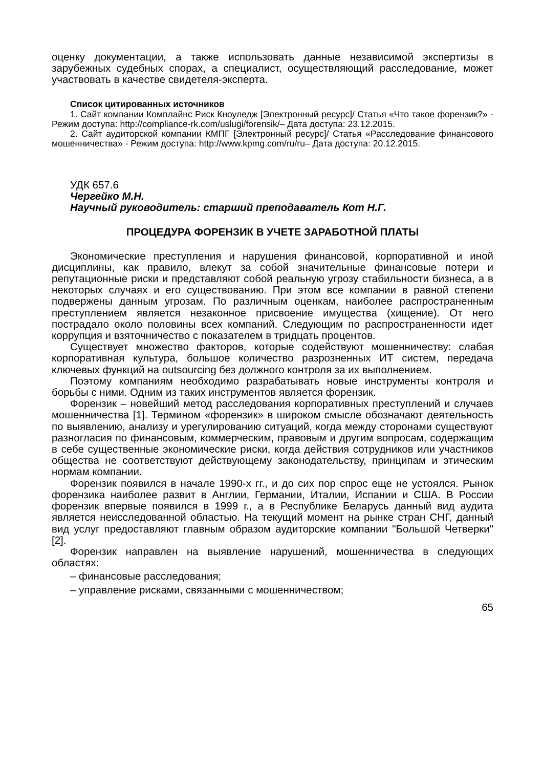оценку документации, а также использовать данные независимой экспертизы в зарубежных судебных спорах, а специалист, осуществляющий расследование, может участвовать в качестве свидетеля-эксперта.
Список цитированных источников
1. Сайт компании Комплайнс Риск Кноуледж [Электронный ресурс]/ Статья «Что такое форензик?» - Режим доступа: http://compliance-rk.com/uslugi/forensik/– Дата доступа: 23.12.2015.
2. Сайт аудиторской компании КМПГ [Электронный ресурс]/ Статья «Расследование финансового мошенничества» - Режим доступа: http://www.kpmg.com/ru/ru– Дата доступа: 20.12.2015.
УДК 657.6
Чергейко М.Н.
Научный руководитель: старший преподаватель Кот Н.Г.
ПРОЦЕДУРА ФОРЕНЗИК В УЧЕТЕ ЗАРАБОТНОЙ ПЛАТЫ
Экономические преступления и нарушения финансовой, корпоративной и иной дисциплины, как правило, влекут за собой значительные финансовые потери и репутационные риски и представляют собой реальную угрозу стабильности бизнеса, а в некоторых случаях и его существованию. При этом все компании в равной степени подвержены данным угрозам. По различным оценкам, наиболее распространенным преступлением является незаконное присвоение имущества (хищение). От него пострадало около половины всех компаний. Следующим по распространенности идет коррупция и взяточничество с показателем в тридцать процентов.
Существует множество факторов, которые содействуют мошенничеству: слабая корпоративная культура, большое количество разрозненных ИТ систем, передача ключевых функций на outsourcing без должного контроля за их выполнением.
Поэтому компаниям необходимо разрабатывать новые инструменты контроля и борьбы с ними. Одним из таких инструментов является форензик.
Форензик – новейший метод расследования корпоративных преступлений и случаев мошенничества [1]. Термином «форензик» в широком смысле обозначают деятельность по выявлению, анализу и урегулированию ситуаций, когда между сторонами существуют разногласия по финансовым, коммерческим, правовым и другим вопросам, содержащим в себе существенные экономические риски, когда действия сотрудников или участников общества не соответствуют действующему законодательству, принципам и этическим нормам компании.
Форензик появился в начале 1990-х гг., и до сих пор спрос еще не устоялся. Рынок форензика наиболее развит в Англии, Германии, Италии, Испании и США. В России форензик впервые появился в 1999 г., а в Республике Беларусь данный вид аудита является неисследованной областью. На текущий момент на рынке стран СНГ, данный вид услуг предоставляют главным образом аудиторские компании "Большой Четверки"[2].
Форензик направлен на выявление нарушений, мошенничества в следующих областях:
– финансовые расследования;
– управление рисками, связанными с мошенничеством;
65